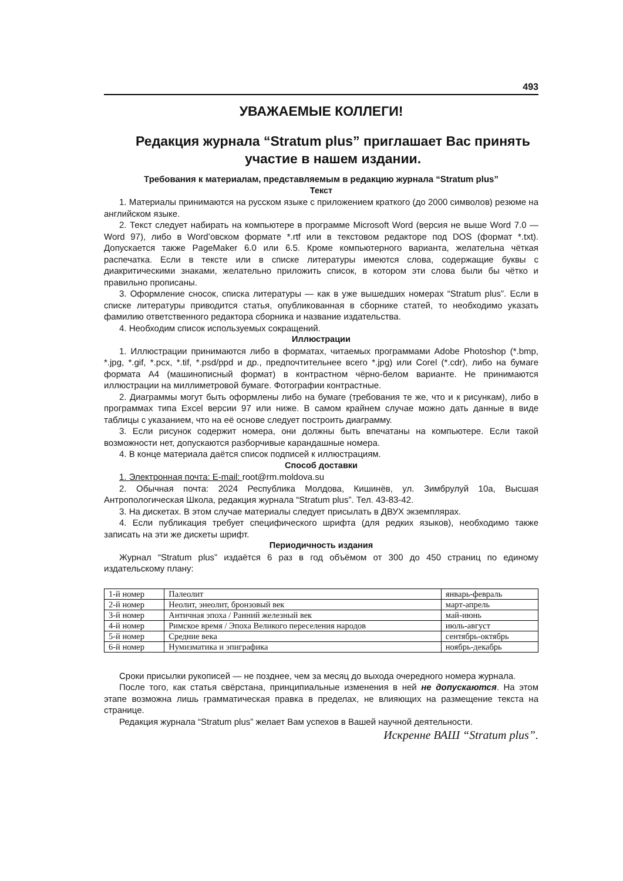493
УВАЖАЕМЫЕ КОЛЛЕГИ!
Редакция журнала “Stratum plus” приглашает Вас принять участие в нашем издании.
Требования к материалам, представляемым в редакцию журнала “Stratum plus”
Текст
1. Материалы принимаются на русском языке с приложением краткого (до 2000 символов) резюме на английском языке.
2. Текст следует набирать на компьютере в программе Microsoft Word (версия не выше Word 7.0 — Word 97), либо в Word’овском формате *.rtf или в текстовом редакторе под DOS (формат *.txt). Допускается также PageMaker 6.0 или 6.5. Кроме компьютерного варианта, желательна чёткая распечатка. Если в тексте или в списке литературы имеются слова, содержащие буквы с диакритическими знаками, желательно приложить список, в котором эти слова были бы чётко и правильно прописаны.
3. Оформление сносок, списка литературы — как в уже вышедших номерах “Stratum plus”. Если в списке литературы приводится статья, опубликованная в сборнике статей, то необходимо указать фамилию ответственного редактора сборника и название издательства.
4. Необходим список используемых сокращений.
Иллюстрации
1. Иллюстрации принимаются либо в форматах, читаемых программами Adobe Photoshop (*.bmp, *.jpg, *.gif, *.pcx, *.tif, *.psd/ppd и др., предпочтительнее всего *.jpg) или Corel (*.cdr), либо на бумаге формата А4 (машинописный формат) в контрастном чёрно-белом варианте. Не принимаются иллюстрации на миллиметровой бумаге. Фотографии контрастные.
2. Диаграммы могут быть оформлены либо на бумаге (требования те же, что и к рисункам), либо в программах типа Excel версии 97 или ниже. В самом крайнем случае можно дать данные в виде таблицы с указанием, что на её основе следует построить диаграмму.
3. Если рисунок содержит номера, они должны быть впечатаны на компьютере. Если такой возможности нет, допускаются разборчивые карандашные номера.
4. В конце материала даётся список подписей к иллюстрациям.
Способ доставки
1. Электронная почта: E-mail: root@rm.moldova.su
2. Обычная почта: 2024 Республика Молдова, Кишинёв, ул. Зимбрулуй 10а, Высшая Антропологическая Школа, редакция журнала “Stratum plus”. Тел. 43-83-42.
3. На дискетах. В этом случае материалы следует присылать в ДВУХ экземплярах.
4. Если публикация требует специфического шрифта (для редких языков), необходимо также записать на эти же дискеты шрифт.
Периодичность издания
Журнал “Stratum plus” издаётся 6 раз в год объёмом от 300 до 450 страниц по единому издательскому плану:
| 1-й номер | Палеолит | январь-февраль |
| 2-й номер | Неолит, энеолит, бронзовый век | март-апрель |
| 3-й номер | Античная эпоха / Ранний железный век | май-июнь |
| 4-й номер | Римское время / Эпоха Великого переселения народов | июль-август |
| 5-й номер | Средние века | сентябрь-октябрь |
| 6-й номер | Нумизматика и эпиграфика | ноябрь-декабрь |
Сроки присылки рукописей — не позднее, чем за месяц до выхода очередного номера журнала.
После того, как статья свёрстана, принципиальные изменения в ней не допускаются. На этом этапе возможна лишь грамматическая правка в пределах, не влияющих на размещение текста на странице.
Редакция журнала “Stratum plus” желает Вам успехов в Вашей научной деятельности.
Искренне ВАШ “Stratum plus”.